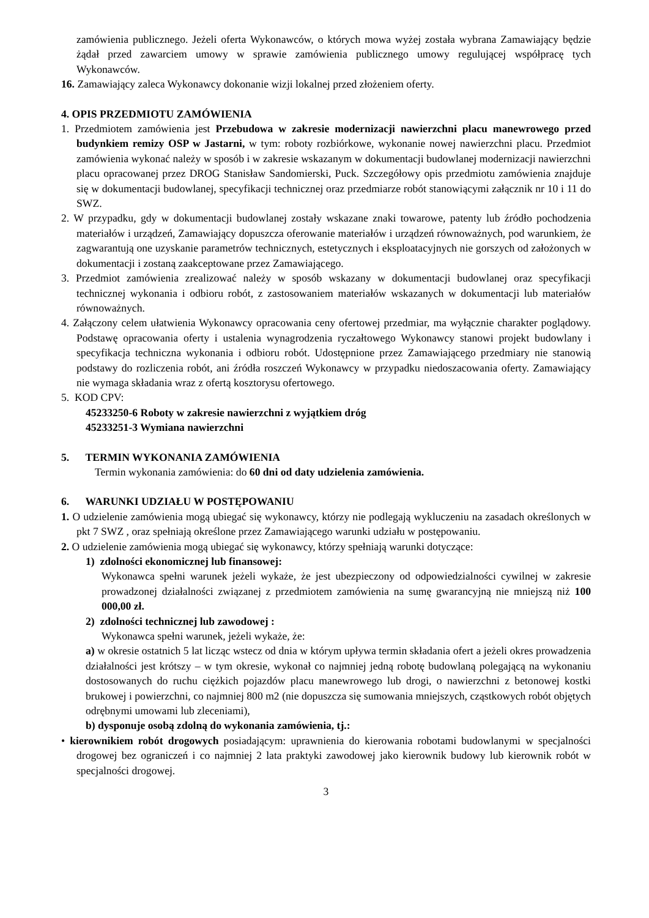zamówienia publicznego. Jeżeli oferta Wykonawców, o których mowa wyżej została wybrana Zamawiający będzie żądał przed zawarciem umowy w sprawie zamówienia publicznego umowy regulującej współpracę tych Wykonawców.
16. Zamawiający zaleca Wykonawcy dokonanie wizji lokalnej przed złożeniem oferty.
4. OPIS PRZEDMIOTU ZAMÓWIENIA
1. Przedmiotem zamówienia jest Przebudowa w zakresie modernizacji nawierzchni placu manewrowego przed budynkiem remizy OSP w Jastarni, w tym: roboty rozbiórkowe, wykonanie nowej nawierzchni placu. Przedmiot zamówienia wykonać należy w sposób i w zakresie wskazanym w dokumentacji budowlanej modernizacji nawierzchni placu opracowanej przez DROG Stanisław Sandomierski, Puck. Szczegółowy opis przedmiotu zamówienia znajduje się w dokumentacji budowlanej, specyfikacji technicznej oraz przedmiarze robót stanowiącymi załącznik nr 10 i 11 do SWZ.
2. W przypadku, gdy w dokumentacji budowlanej zostały wskazane znaki towarowe, patenty lub źródło pochodzenia materiałów i urządzeń, Zamawiający dopuszcza oferowanie materiałów i urządzeń równoważnych, pod warunkiem, że zagwarantują one uzyskanie parametrów technicznych, estetycznych i eksploatacyjnych nie gorszych od założonych w dokumentacji i zostaną zaakceptowane przez Zamawiającego.
3. Przedmiot zamówienia zrealizować należy w sposób wskazany w dokumentacji budowlanej oraz specyfikacji technicznej wykonania i odbioru robót, z zastosowaniem materiałów wskazanych w dokumentacji lub materiałów równoważnych.
4. Załączony celem ułatwienia Wykonawcy opracowania ceny ofertowej przedmiar, ma wyłącznie charakter poglądowy. Podstawę opracowania oferty i ustalenia wynagrodzenia ryczałtowego Wykonawcy stanowi projekt budowlany i specyfikacja techniczna wykonania i odbioru robót. Udostępnione przez Zamawiającego przedmiary nie stanowią podstawy do rozliczenia robót, ani źródła roszczeń Wykonawcy w przypadku niedoszacowania oferty. Zamawiający nie wymaga składania wraz z ofertą kosztorysu ofertowego.
5. KOD CPV:
45233250-6 Roboty w zakresie nawierzchni z wyjątkiem dróg
45233251-3 Wymiana nawierzchni
5. TERMIN WYKONANIA ZAMÓWIENIA
Termin wykonania zamówienia: do 60 dni od daty udzielenia zamówienia.
6. WARUNKI UDZIAŁU W POSTĘPOWANIU
1. O udzielenie zamówienia mogą ubiegać się wykonawcy, którzy nie podlegają wykluczeniu na zasadach określonych w pkt 7 SWZ , oraz spełniają określone przez Zamawiającego warunki udziału w postępowaniu.
2. O udzielenie zamówienia mogą ubiegać się wykonawcy, którzy spełniają warunki dotyczące:
1) zdolności ekonomicznej lub finansowej:
Wykonawca spełni warunek jeżeli wykaże, że jest ubezpieczony od odpowiedzialności cywilnej w zakresie prowadzonej działalności związanej z przedmiotem zamówienia na sumę gwarancyjną nie mniejszą niż 100 000,00 zł.
2) zdolności technicznej lub zawodowej :
Wykonawca spełni warunek, jeżeli wykaże, że:
a) w okresie ostatnich 5 lat licząc wstecz od dnia w którym upływa termin składania ofert a jeżeli okres prowadzenia działalności jest krótszy – w tym okresie, wykonał co najmniej jedną robotę budowlaną polegającą na wykonaniu dostosowanych do ruchu ciężkich pojazdów placu manewrowego lub drogi, o nawierzchni z betonowej kostki brukowej i powierzchni, co najmniej 800 m2 (nie dopuszcza się sumowania mniejszych, cząstkowych robót objętych odrębnymi umowami lub zleceniami),
b) dysponuje osobą zdolną do wykonania zamówienia, tj.:
• kierownikiem robót drogowych posiadającym: uprawnienia do kierowania robotami budowlanymi w specjalności drogowej bez ograniczeń i co najmniej 2 lata praktyki zawodowej jako kierownik budowy lub kierownik robót w specjalności drogowej.
3